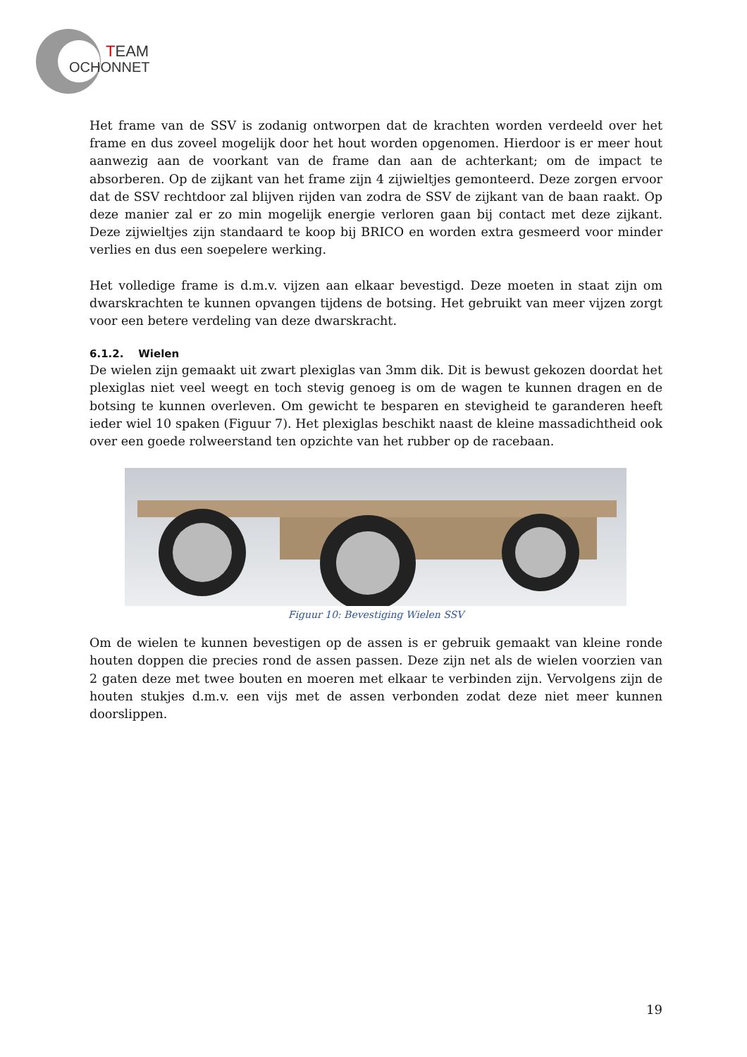TEAM
OCHONNET
Het frame van de SSV is zodanig ontworpen dat de krachten worden verdeeld over het frame en dus zoveel mogelijk door het hout worden opgenomen. Hierdoor is er meer hout aanwezig aan de voorkant van de frame dan aan de achterkant; om de impact te absorberen. Op de zijkant van het frame zijn 4 zijwieltjes gemonteerd. Deze zorgen ervoor dat de SSV rechtdoor zal blijven rijden van zodra de SSV de zijkant van de baan raakt. Op deze manier zal er zo min mogelijk energie verloren gaan bij contact met deze zijkant. Deze zijwieltjes zijn standaard te koop bij BRICO en worden extra gesmeerd voor minder verlies en dus een soepelere werking.
Het volledige frame is d.m.v. vijzen aan elkaar bevestigd. Deze moeten in staat zijn om dwarskrachten te kunnen opvangen tijdens de botsing. Het gebruikt van meer vijzen zorgt voor een betere verdeling van deze dwarskracht.
6.1.2. Wielen
De wielen zijn gemaakt uit zwart plexiglas van 3mm dik. Dit is bewust gekozen doordat het plexiglas niet veel weegt en toch stevig genoeg is om de wagen te kunnen dragen en de botsing te kunnen overleven. Om gewicht te besparen en stevigheid te garanderen heeft ieder wiel 10 spaken (Figuur 7). Het plexiglas beschikt naast de kleine massadichtheid ook over een goede rolweerstand ten opzichte van het rubber op de racebaan.
Figuur 10: Bevestiging Wielen SSV
Om de wielen te kunnen bevestigen op de assen is er gebruik gemaakt van kleine ronde houten doppen die precies rond de assen passen. Deze zijn net als de wielen voorzien van 2 gaten deze met twee bouten en moeren met elkaar te verbinden zijn. Vervolgens zijn de houten stukjes d.m.v. een vijs met de assen verbonden zodat deze niet meer kunnen doorslippen.
19